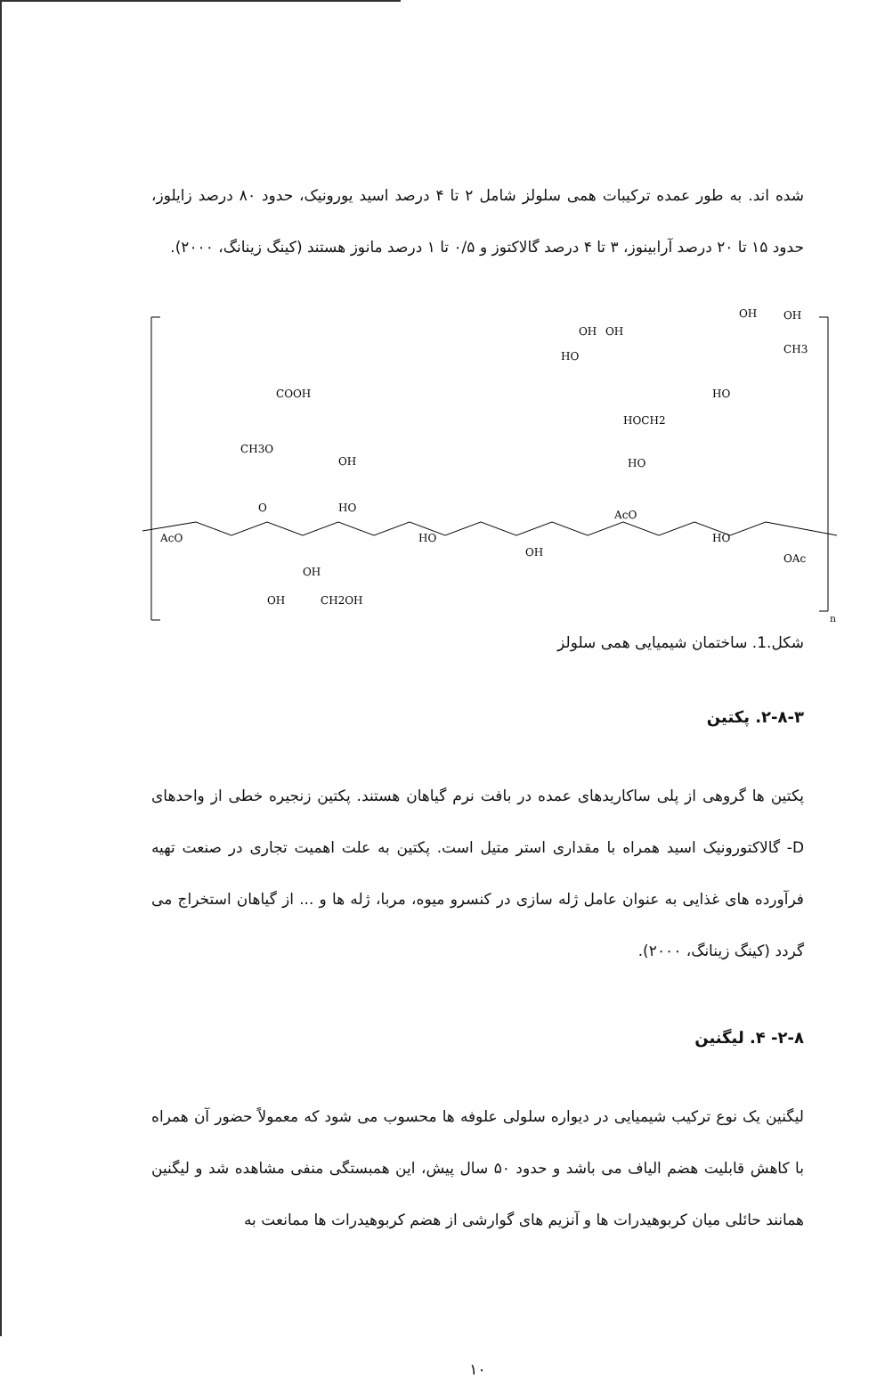شده اند. به طور عمده ترکیبات همی سلولز شامل ۲ تا ۴ درصد اسید یورونیک، حدود ۸۰ درصد زایلوز، حدود ۱۵ تا ۲۰ درصد آرابینوز، ۳ تا ۴ درصد گالاکتوز و ۰/۵ تا ۱ درصد مانوز هستند (کینگ زینانگ، ۲۰۰۰).
AcO
O
HO
HO
OH
AcO
HO
OAc
COOH
CH3O
OH
OH
CH2OH
OH
HOCH2
HO
HO
OH
OH
OH
OH
CH3
HO
n
شکل.1. ساختمان شیمیایی همی سلولز
۲-۸-۳. پکتین
پکتین ها گروهی از پلی ساکاریدهای عمده در بافت نرم گیاهان هستند. پکتین زنجیره خطی از واحدهای D- گالاکتورونیک اسید همراه با مقداری استر متیل است. پکتین به علت اهمیت تجاری در صنعت تهیه فرآورده های غذایی به عنوان عامل ژله سازی در کنسرو میوه، مربا، ژله ها و ... از گیاهان استخراج می گردد (کینگ زینانگ، ۲۰۰۰).
۲-۸- ۴. لیگنین
لیگنین یک نوع ترکیب شیمیایی در دیواره سلولی علوفه ها محسوب می شود که معمولاً حضور آن همراه با کاهش قابلیت هضم الیاف می باشد و حدود ۵۰ سال پیش، این همبستگی منفی مشاهده شد و لیگنین همانند حائلی میان کربوهیدرات ها و آنزیم های گوارشی از هضم کربوهیدرات ها ممانعت به
۱۰